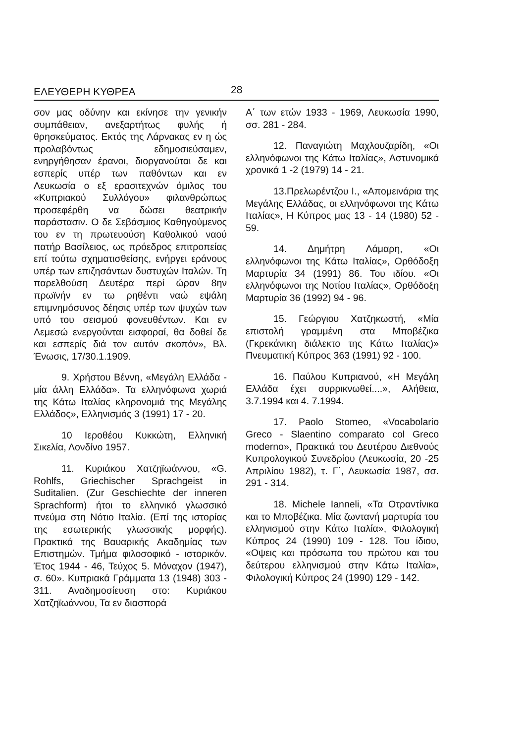ΕΛΕΥΘΕΡΗ ΚΥΘΡΕΑ 28
σον μας οδύνην και εκίνησε την γενικήν συμπάθειαν, ανεξαρτήτως φυλής ή θρησκεύματος. Εκτός της Λάρνακας εν η ώς προλαβόντως εδημοσιεύσαμεν, ενηργήθησαν έρανοι, διοργανούται δε και εσπερίς υπέρ των παθόντων και εν Λευκωσία ο εξ ερασιτεχνών όμιλος του «Κυπριακού Συλλόγου» φιλανθρώπως προσεφέρθη να δώσει θεατρικήν παράστασιν. Ο δε Σεβάσμιος Καθηγούμενος του εν τη πρωτευούση Καθολικού ναού πατήρ Βασίλειος, ως πρόεδρος επιτροπείας επί τούτω σχηματισθείσης, ενήργει εράνους υπέρ των επιζησάντων δυστυχών Ιταλών. Τη παρελθούση Δευτέρα περί ώραν 8ην πρωϊνήν εν τω ρηθέντι ναώ εψάλη επιμνημόσυνος δέησις υπέρ των ψυχών των υπό του σεισμού φονευθέντων. Και εν Λεμεσώ ενεργούνται εισφοραί, θα δοθεί δε και εσπερίς διά τον αυτόν σκοπόν», Βλ. Ένωσις, 17/30.1.1909.
9. Χρήστου Βέννη, «Μεγάλη Ελλάδα - μία άλλη Ελλάδα». Τα ελληνόφωνα χωριά της Κάτω Ιταλίας κληρονομιά της Μεγάλης Ελλάδος», Ελληνισμός 3 (1991) 17 - 20.
10 Ιεροθέου Κυκκώτη, Ελληνική Σικελία, Λονδίνο 1957.
11. Κυριάκου Χατζηϊωάννου, «G. Rohlfs, Griechischer Sprachgeist in Suditalien. (Zur Geschiechte der inneren Sprachform) ήτοι το ελληνικό γλωσσικό πνεύμα στη Νότιο Ιταλία. (Επί της ιστορίας της εσωτερικής γλωσσικής μορφής). Πρακτικά της Βαυαρικής Ακαδημίας των Επιστημών. Τμήμα φιλοσοφικό - ιστορικόν. Έτος 1944 - 46, Τεύχος 5. Μόναχον (1947), σ. 60». Κυπριακά Γράμματα 13 (1948) 303 - 311. Αναδημοσίευση στο: Κυριάκου Χατζηϊωάννου, Τα εν διασπορά
Α΄ των ετών 1933 - 1969, Λευκωσία 1990, σσ. 281 - 284.
12. Παναγιώτη Μαχλουζαρίδη, «Οι ελληνόφωνοι της Κάτω Ιταλίας», Αστυνομικά χρονικά 1 -2 (1979) 14 - 21.
13.Πρελωρέντζου Ι., «Απομεινάρια της Μεγάλης Ελλάδας, οι ελληνόφωνοι της Κάτω Ιταλίας», Η Κύπρος μας 13 - 14 (1980) 52 - 59.
14. Δημήτρη Λάμαρη, «Οι ελληνόφωνοι της Κάτω Ιταλίας», Ορθόδοξη Μαρτυρία 34 (1991) 86. Του ιδίου. «Οι ελληνόφωνοι της Νοτίου Ιταλίας», Ορθόδοξη Μαρτυρία 36 (1992) 94 - 96.
15. Γεώργιου Χατζηκωστή, «Μία επιστολή γραμμένη στα Μποβέζικα (Γκρεκάνικη διάλεκτο της Κάτω Ιταλίας)» Πνευματική Κύπρος 363 (1991) 92 - 100.
16. Παύλου Κυπριανού, «Η Μεγάλη Ελλάδα έχει συρρικνωθεί....», Αλήθεια, 3.7.1994 και 4. 7.1994.
17. Paolo Stomeo, «Vocabolario Greco - Slaentino comparato col Greco moderno», Πρακτικά του Δευτέρου Διεθνούς Κυπρολογικού Συνεδρίου (Λευκωσία, 20 -25 Απριλίου 1982), τ. Γ΄, Λευκωσία 1987, σσ. 291 - 314.
18. Michele Ianneli, «Τα Οτραντίνικα και το Μποβέζικα. Μία ζωντανή μαρτυρία του ελληνισμού στην Κάτω Ιταλία», Φιλολογική Κύπρος 24 (1990) 109 - 128. Του ίδιου, «Οψεις και πρόσωπα του πρώτου και του δεύτερου ελληνισμού στην Κάτω Ιταλία», Φιλολογική Κύπρος 24 (1990) 129 - 142.